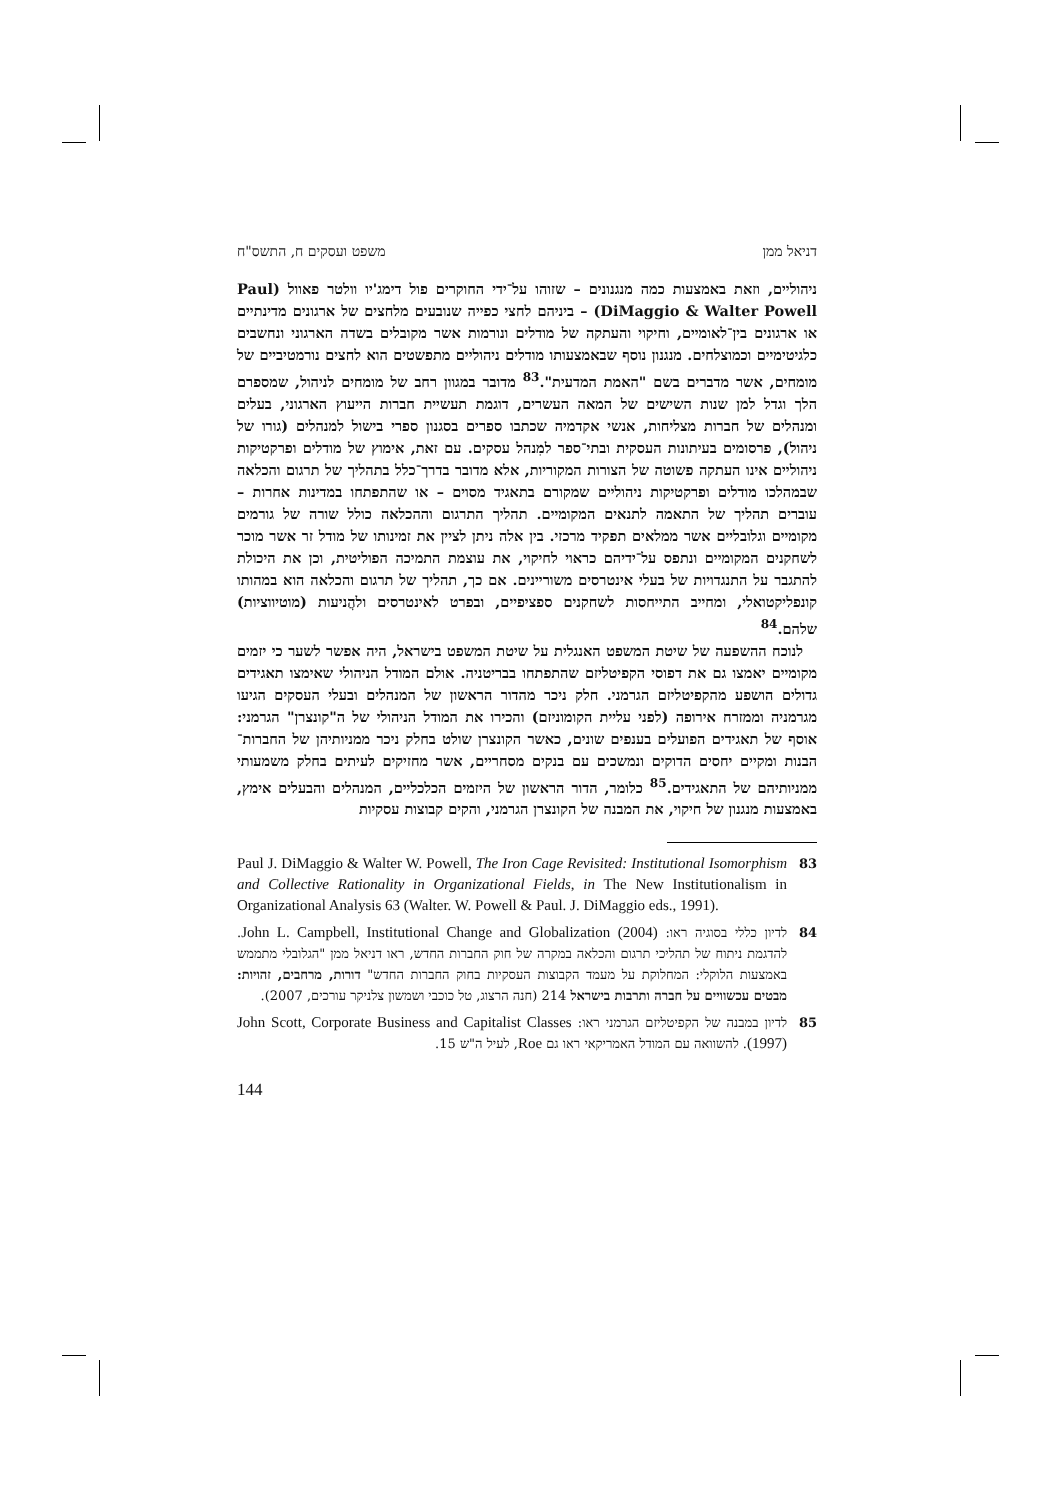דניאל ממן משפט ועסקים ח, התשס"ח
ניהוליים, וזאת באמצעות כמה מנגנונים – שזוהו על־ידי החוקרים פול דימג'יו וולטר פאוול (Paul DiMaggio & Walter Powell) – ביניהם לחצי כפייה שנובעים מלחצים של ארגונים מדינתיים או ארגונים בין־לאומיים, וחיקוי והעתקה של מודלים ונורמות אשר מקובלים בשדה הארגוני ונחשבים כלגיטימיים וכמוצלחים. מנגנון נוסף שבאמצעותו מודלים ניהוליים מתפשטים הוא לחצים נורמטיביים של מומחים, אשר מדברים בשם "האמת המדעית".<sup>83</sup> מדובר במגוון רחב של מומחים לניהול, שמספרם הלך וגדל למן שנות השישים של המאה העשרים, דוגמת תעשיית חברות הייעוץ הארגוני, בעלים ומנהלים של חברות מצליחות, אנשי אקדמיה שכתבו ספרים בסגנון ספרי בישול למנהלים (גורו של ניהול), פרסומים בעיתונות העסקית ובתי־ספר למִנהל עסקים. עם זאת, אימוץ של מודלים ופרקטיקות ניהוליים אינו העתקה פשוטה של הצורות המקוריות, אלא מדובר בדרך־כלל בתהליך של תרגום והכלאה שבמהלכו מודלים ופרקטיקות ניהוליים שמקורם בתאגיד מסוים – או שהתפתחו במדינות אחרות – עוברים תהליך של התאמה לתנאים המקומיים. תהליך התרגום וההכלאה כולל שורה של גורמים מקומיים וגלובליים אשר ממלאים תפקיד מרכזי. בין אלה ניתן לציין את זמינותו של מודל זר אשר מוכר לשחקנים המקומיים ונתפס על־ידיהם כראוי לחיקוי, את עוצמת התמיכה הפוליטית, וכן את היכולת להתגבר על התנגדויות של בעלי אינטרסים משוריינים. אם כך, תהליך של תרגום והכלאה הוא במהותו קונפליקטואלי, ומחייב התייחסות לשחקנים ספציפיים, ובפרט לאינטרסים ולהֲניעות (מוטיווציות) שלהם.<sup>84</sup>
לנוכח ההשפעה של שיטת המשפט האנגלית על שיטת המשפט בישראל, היה אפשר לשער כי יזמים מקומיים יאמצו גם את דפוסי הקפיטליזם שהתפתחו בבריטניה. אולם המודל הניהולי שאימצו תאגידים גדולים הושפע מהקפיטליזם הגרמני. חלק ניכר מהדור הראשון של המנהלים ובעלי העסקים הגיעו מגרמניה וממזרח אירופה (לפני עליית הקומוניזם) והכירו את המודל הניהולי של ה"קונצרן" הגרמני: אוסף של תאגידים הפועלים בענפים שונים, כאשר הקונצרן שולט בחלק ניכר ממניותיהן של החברות־הבנות ומקיים יחסים הדוקים ונמשכים עם בנקים מסחריים, אשר מחזיקים לעיתים בחלק משמעותי ממניותיהם של התאגידים.<sup>85</sup> כלומר, הדור הראשון של היזמים הכלכליים, המנהלים והבעלים אימץ, באמצעות מנגנון של חיקוי, את המבנה של הקונצרן הגרמני, והקים קבוצות עסקיות
83 Paul J. DiMaggio & Walter W. Powell, The Iron Cage Revisited: Institutional Isomorphism and Collective Rationality in Organizational Fields, in The New Institutionalism in Organizational Analysis 63 (Walter. W. Powell & Paul. J. DiMaggio eds., 1991).
84 לדיון כללי בסוגיה ראו: John L. Campbell, Institutional Change and Globalization (2004). להדגמת ניתוח של תהליכי תרגום והכלאה במקרה של חוק החברות החדש, ראו דניאל ממן "הגלובלי מתממש באמצעות הלוקלי: המחלוקת על מעמד הקבוצות העסקיות בחוק החברות החדש" דורות, מרחבים, זהויות: מבטים עכשוויים על חברה ותרבות בישראל 214 (חנה הרצוג, טל כוכבי ושמשון צלניקר עורכים, 2007).
85 לדיון במבנה של הקפיטליזם הגרמני ראו: John Scott, Corporate Business and Capitalist Classes (1997). להשוואה עם המודל האמריקאי ראו גם Roe, לעיל ה"ש 15.
144